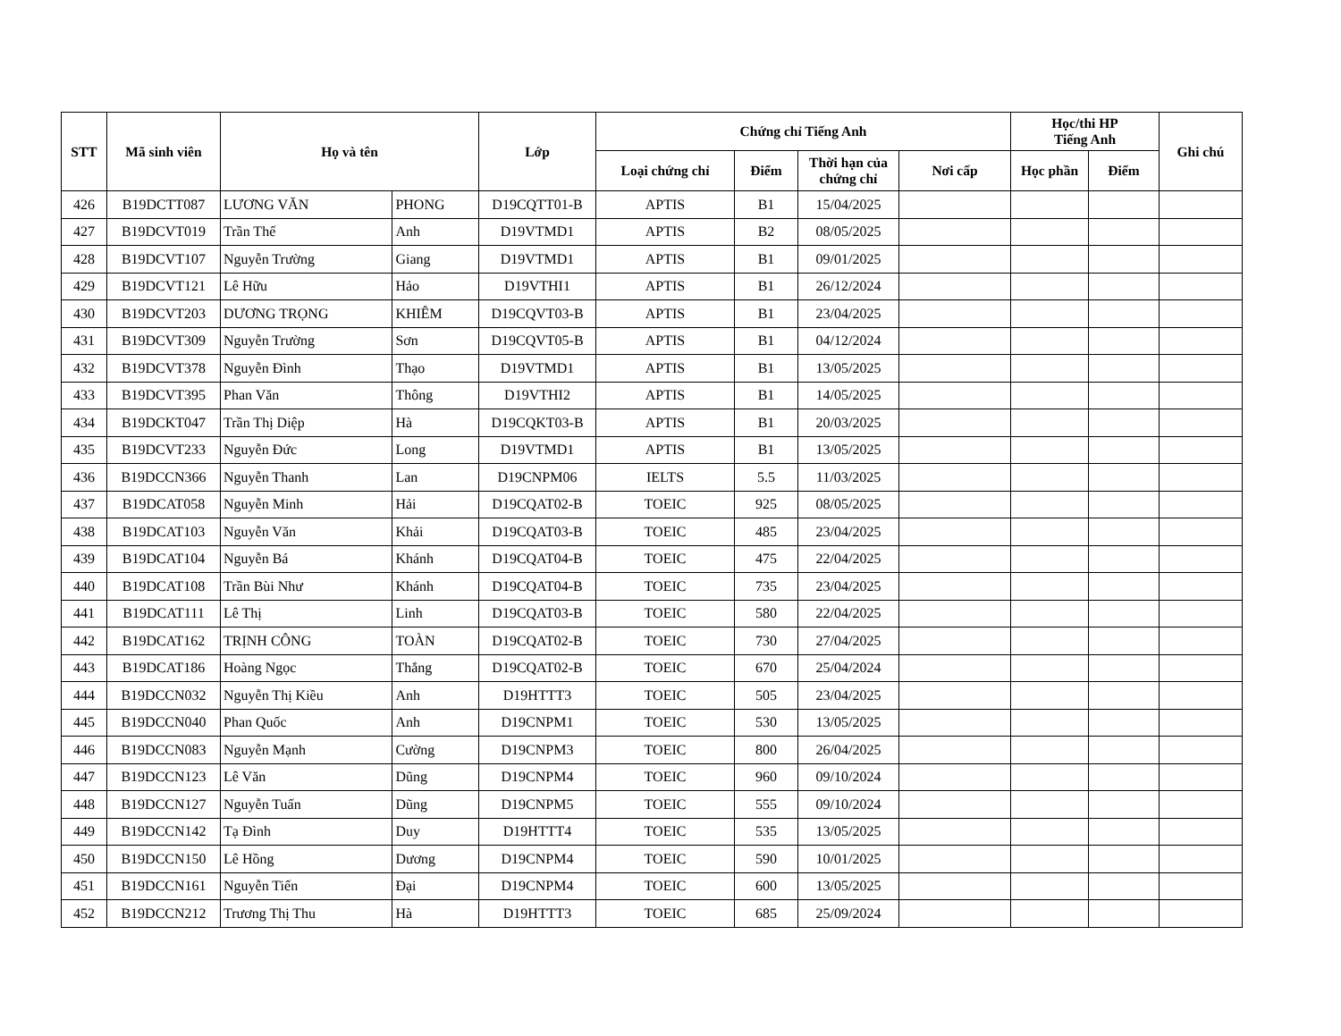| STT | Mã sinh viên | Họ và tên | | Lớp | Chứng chỉ Tiếng Anh | | | | Học/thi HP Tiếng Anh | | Ghi chú |
| --- | --- | --- | --- | --- | --- | --- | --- | --- | --- | --- | --- |
| | | | | | Loại chứng chỉ | Điểm | Thời hạn của chứng chỉ | Nơi cấp | Học phần | Điểm | |
| 426 | B19DCTT087 | LƯƠNG VĂN | PHONG | D19CQTT01-B | APTIS | B1 | 15/04/2025 | | | | |
| 427 | B19DCVT019 | Trần Thế | Anh | D19VTMD1 | APTIS | B2 | 08/05/2025 | | | | |
| 428 | B19DCVT107 | Nguyễn Trường | Giang | D19VTMD1 | APTIS | B1 | 09/01/2025 | | | | |
| 429 | B19DCVT121 | Lê Hữu | Hảo | D19VTHI1 | APTIS | B1 | 26/12/2024 | | | | |
| 430 | B19DCVT203 | DƯƠNG TRỌNG | KHIÊM | D19CQVT03-B | APTIS | B1 | 23/04/2025 | | | | |
| 431 | B19DCVT309 | Nguyễn Trường | Sơn | D19CQVT05-B | APTIS | B1 | 04/12/2024 | | | | |
| 432 | B19DCVT378 | Nguyễn Đình | Thạo | D19VTMD1 | APTIS | B1 | 13/05/2025 | | | | |
| 433 | B19DCVT395 | Phan Văn | Thông | D19VTHI2 | APTIS | B1 | 14/05/2025 | | | | |
| 434 | B19DCKT047 | Trần Thị Diệp | Hà | D19CQKT03-B | APTIS | B1 | 20/03/2025 | | | | |
| 435 | B19DCVT233 | Nguyễn Đức | Long | D19VTMD1 | APTIS | B1 | 13/05/2025 | | | | |
| 436 | B19DCCN366 | Nguyễn Thanh | Lan | D19CNPM06 | IELTS | 5.5 | 11/03/2025 | | | | |
| 437 | B19DCAT058 | Nguyễn Minh | Hải | D19CQAT02-B | TOEIC | 925 | 08/05/2025 | | | | |
| 438 | B19DCAT103 | Nguyễn Văn | Khải | D19CQAT03-B | TOEIC | 485 | 23/04/2025 | | | | |
| 439 | B19DCAT104 | Nguyễn Bá | Khánh | D19CQAT04-B | TOEIC | 475 | 22/04/2025 | | | | |
| 440 | B19DCAT108 | Trần Bùi Như | Khánh | D19CQAT04-B | TOEIC | 735 | 23/04/2025 | | | | |
| 441 | B19DCAT111 | Lê Thị | Linh | D19CQAT03-B | TOEIC | 580 | 22/04/2025 | | | | |
| 442 | B19DCAT162 | TRỊNH CÔNG | TOÀN | D19CQAT02-B | TOEIC | 730 | 27/04/2025 | | | | |
| 443 | B19DCAT186 | Hoàng Ngọc | Thắng | D19CQAT02-B | TOEIC | 670 | 25/04/2024 | | | | |
| 444 | B19DCCN032 | Nguyễn Thị Kiều | Anh | D19HTTT3 | TOEIC | 505 | 23/04/2025 | | | | |
| 445 | B19DCCN040 | Phan Quốc | Anh | D19CNPM1 | TOEIC | 530 | 13/05/2025 | | | | |
| 446 | B19DCCN083 | Nguyễn Mạnh | Cường | D19CNPM3 | TOEIC | 800 | 26/04/2025 | | | | |
| 447 | B19DCCN123 | Lê Văn | Dũng | D19CNPM4 | TOEIC | 960 | 09/10/2024 | | | | |
| 448 | B19DCCN127 | Nguyễn Tuấn | Dũng | D19CNPM5 | TOEIC | 555 | 09/10/2024 | | | | |
| 449 | B19DCCN142 | Tạ Đình | Duy | D19HTTT4 | TOEIC | 535 | 13/05/2025 | | | | |
| 450 | B19DCCN150 | Lê Hồng | Dương | D19CNPM4 | TOEIC | 590 | 10/01/2025 | | | | |
| 451 | B19DCCN161 | Nguyễn Tiến | Đại | D19CNPM4 | TOEIC | 600 | 13/05/2025 | | | | |
| 452 | B19DCCN212 | Trương Thị Thu | Hà | D19HTTT3 | TOEIC | 685 | 25/09/2024 | | | | |